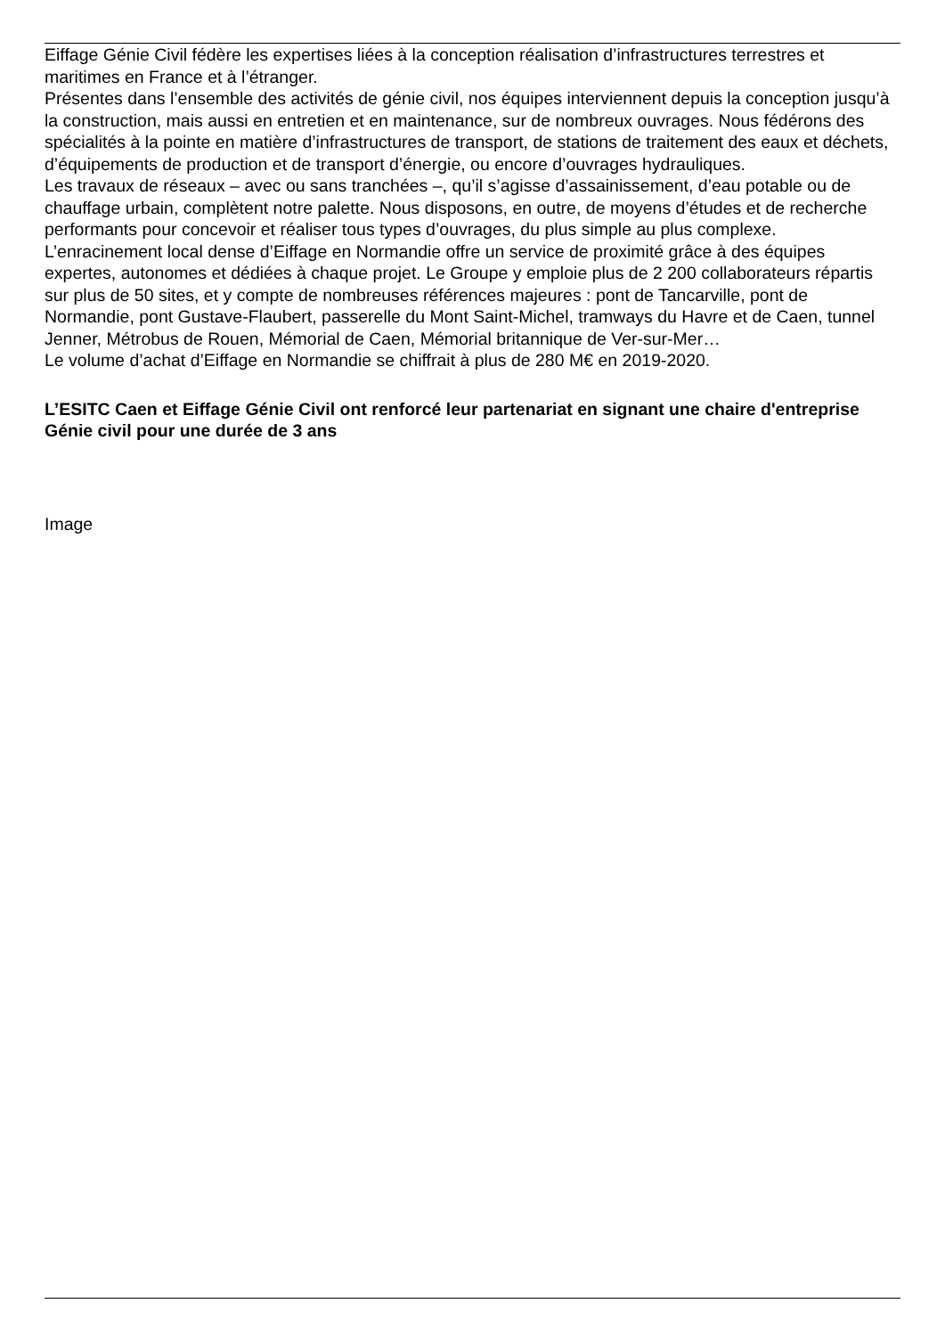Eiffage Génie Civil fédère les expertises liées à la conception réalisation d’infrastructures terrestres et maritimes en France et à l’étranger.
Présentes dans l’ensemble des activités de génie civil, nos équipes interviennent depuis la conception jusqu’à la construction, mais aussi en entretien et en maintenance, sur de nombreux ouvrages. Nous fédérons des spécialités à la pointe en matière d’infrastructures de transport, de stations de traitement des eaux et déchets, d’équipements de production et de transport d’énergie, ou encore d’ouvrages hydrauliques.
Les travaux de réseaux – avec ou sans tranchées –, qu’il s’agisse d’assainissement, d’eau potable ou de chauffage urbain, complètent notre palette. Nous disposons, en outre, de moyens d’études et de recherche performants pour concevoir et réaliser tous types d’ouvrages, du plus simple au plus complexe.
L’enracinement local dense d’Eiffage en Normandie offre un service de proximité grâce à des équipes expertes, autonomes et dédiées à chaque projet. Le Groupe y emploie plus de 2 200 collaborateurs répartis sur plus de 50 sites, et y compte de nombreuses références majeures : pont de Tancarville, pont de Normandie, pont Gustave-Flaubert, passerelle du Mont Saint-Michel, tramways du Havre et de Caen, tunnel Jenner, Métrobus de Rouen, Mémorial de Caen, Mémorial britannique de Ver-sur-Mer…
Le volume d’achat d’Eiffage en Normandie se chiffrait à plus de 280 M€ en 2019-2020.
L’ESITC Caen et Eiffage Génie Civil ont renforcé leur partenariat en signant une chaire d'entreprise Génie civil pour une durée de 3 ans
Image